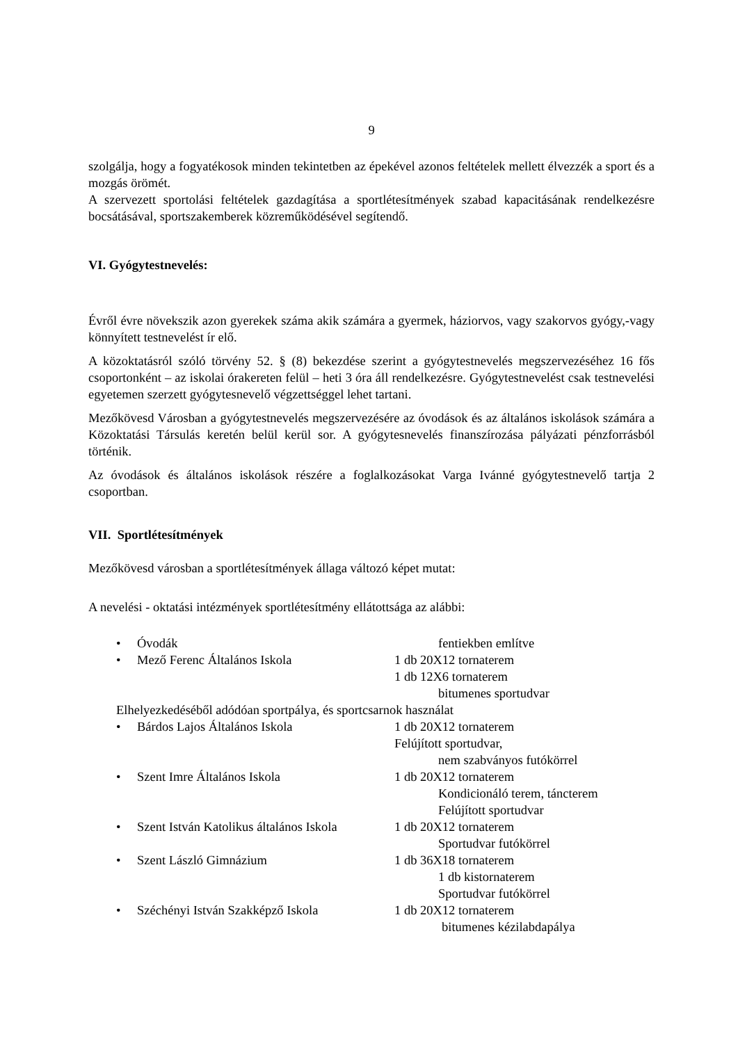9
szolgálja, hogy a fogyatékosok minden tekintetben az épekével azonos feltételek mellett élvezzék a sport és a mozgás örömét.
A szervezett sportolási feltételek gazdagítása a sportlétesítmények szabad kapacitásának rendelkezésre bocsátásával, sportszakemberek közreműködésével segítendő.
VI. Gyógytestnevelés:
Évről évre növekszik azon gyerekek száma akik számára a gyermek, háziorvos, vagy szakorvos gyógy,-vagy könnyített testnevelést ír elő.
A közoktatásról szóló törvény 52. § (8) bekezdése szerint a gyógytestnevelés megszervezéséhez 16 fős csoportonként – az iskolai órakereten felül – heti 3 óra áll rendelkezésre. Gyógytestnevelést csak testnevelési egyetemen szerzett gyógytesnevelő végzettséggel lehet tartani.
Mezőkövesd Városban a gyógytestnevelés megszervezésére az óvodások és az általános iskolások számára a Közoktatási Társulás keretén belül kerül sor. A gyógytesnevelés finanszírozása pályázati pénzforrásból történik.
Az óvodások és általános iskolások részére a foglalkozásokat Varga Ivánné gyógytestnevelő tartja 2 csoportban.
VII. Sportlétesítmények
Mezőkövesd városban a sportlétesítmények állaga változó képet mutat:
A nevelési - oktatási intézmények sportlétesítmény ellátottsága az alábbi:
• Óvodák fentiekben említve
• Mező Ferenc Általános Iskola 1 db 20X12 tornaterem
1 db 12X6 tornaterem
bitumenes sportudvar
Elhelyezkedéséből adódóan sportpálya, és sportcsarnok használat
• Bárdos Lajos Általános Iskola 1 db 20X12 tornaterem
Felújított sportudvar,
nem szabványos futókörrel
• Szent Imre Általános Iskola 1 db 20X12 tornaterem
Kondicionáló terem, táncterem
Felújított sportudvar
• Szent István Katolikus általános Iskola 1 db 20X12 tornaterem
Sportudvar futókörrel
• Szent László Gimnázium 1 db 36X18 tornaterem
1 db kistornaterem
Sportudvar futókörrel
• Széchényi István Szakképző Iskola 1 db 20X12 tornaterem
bitumenes kézilabdapálya